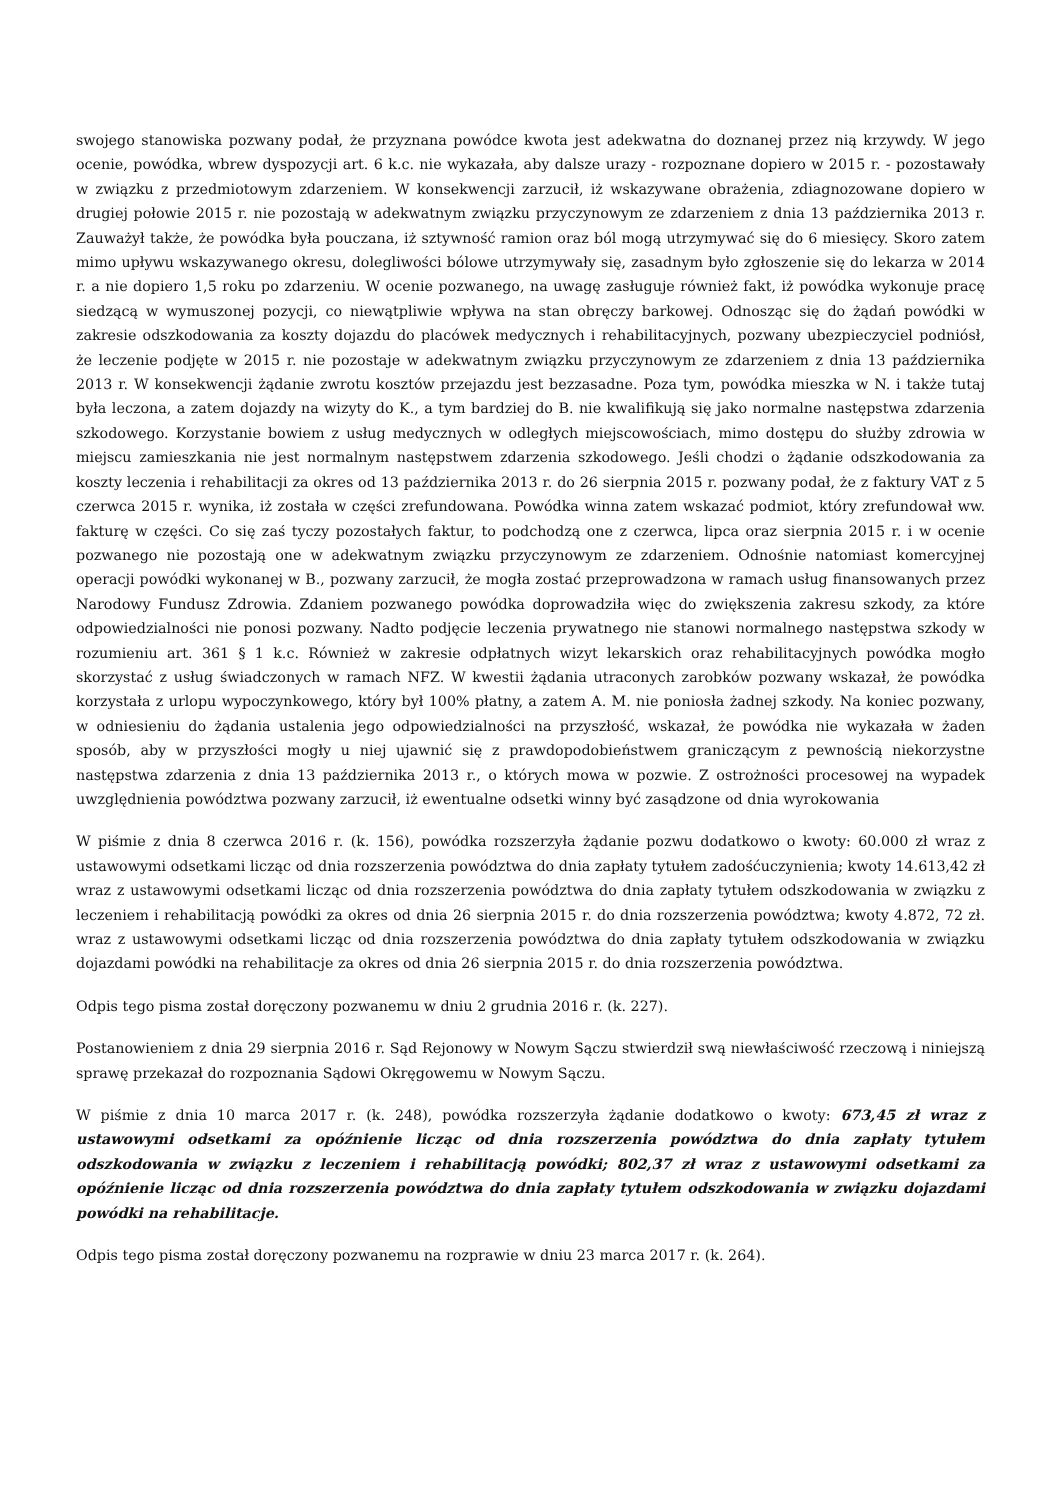swojego stanowiska pozwany podał, że przyznana powódce kwota jest adekwatna do doznanej przez nią krzywdy. W jego ocenie, powódka, wbrew dyspozycji art. 6 k.c. nie wykazała, aby dalsze urazy - rozpoznane dopiero w 2015 r. - pozostawały w związku z przedmiotowym zdarzeniem. W konsekwencji zarzucił, iż wskazywane obrażenia, zdiagnozowane dopiero w drugiej połowie 2015 r. nie pozostają w adekwatnym związku przyczynowym ze zdarzeniem z dnia 13 października 2013 r. Zauważył także, że powódka była pouczana, iż sztywność ramion oraz ból mogą utrzymywać się do 6 miesięcy. Skoro zatem mimo upływu wskazywanego okresu, dolegliwości bólowe utrzymywały się, zasadnym było zgłoszenie się do lekarza w 2014 r. a nie dopiero 1,5 roku po zdarzeniu. W ocenie pozwanego, na uwagę zasługuje również fakt, iż powódka wykonuje pracę siedzącą w wymuszonej pozycji, co niewątpliwie wpływa na stan obręczy barkowej. Odnosząc się do żądań powódki w zakresie odszkodowania za koszty dojazdu do placówek medycznych i rehabilitacyjnych, pozwany ubezpieczyciel podniósł, że leczenie podjęte w 2015 r. nie pozostaje w adekwatnym związku przyczynowym ze zdarzeniem z dnia 13 października 2013 r. W konsekwencji żądanie zwrotu kosztów przejazdu jest bezzasadne. Poza tym, powódka mieszka w N. i także tutaj była leczona, a zatem dojazdy na wizyty do K., a tym bardziej do B. nie kwalifikują się jako normalne następstwa zdarzenia szkodowego. Korzystanie bowiem z usług medycznych w odległych miejscowościach, mimo dostępu do służby zdrowia w miejscu zamieszkania nie jest normalnym następstwem zdarzenia szkodowego. Jeśli chodzi o żądanie odszkodowania za koszty leczenia i rehabilitacji za okres od 13 października 2013 r. do 26 sierpnia 2015 r. pozwany podał, że z faktury VAT z 5 czerwca 2015 r. wynika, iż została w części zrefundowana. Powódka winna zatem wskazać podmiot, który zrefundował ww. fakturę w części. Co się zaś tyczy pozostałych faktur, to podchodzą one z czerwca, lipca oraz sierpnia 2015 r. i w ocenie pozwanego nie pozostają one w adekwatnym związku przyczynowym ze zdarzeniem. Odnośnie natomiast komercyjnej operacji powódki wykonanej w B., pozwany zarzucił, że mogła zostać przeprowadzona w ramach usług finansowanych przez Narodowy Fundusz Zdrowia. Zdaniem pozwanego powódka doprowadziła więc do zwiększenia zakresu szkody, za które odpowiedzialności nie ponosi pozwany. Nadto podjęcie leczenia prywatnego nie stanowi normalnego następstwa szkody w rozumieniu art. 361 § 1 k.c. Również w zakresie odpłatnych wizyt lekarskich oraz rehabilitacyjnych powódka mogło skorzystać z usług świadczonych w ramach NFZ. W kwestii żądania utraconych zarobków pozwany wskazał, że powódka korzystała z urlopu wypoczynkowego, który był 100% płatny, a zatem A. M. nie poniosła żadnej szkody. Na koniec pozwany, w odniesieniu do żądania ustalenia jego odpowiedzialności na przyszłość, wskazał, że powódka nie wykazała w żaden sposób, aby w przyszłości mogły u niej ujawnić się z prawdopodobieństwem graniczącym z pewnością niekorzystne następstwa zdarzenia z dnia 13 października 2013 r., o których mowa w pozwie. Z ostrożności procesowej na wypadek uwzględnienia powództwa pozwany zarzucił, iż ewentualne odsetki winny być zasądzone od dnia wyrokowania
W piśmie z dnia 8 czerwca 2016 r. (k. 156), powódka rozszerzyła żądanie pozwu dodatkowo o kwoty: 60.000 zł wraz z ustawowymi odsetkami licząc od dnia rozszerzenia powództwa do dnia zapłaty tytułem zadośćuczynienia; kwoty 14.613,42 zł wraz z ustawowymi odsetkami licząc od dnia rozszerzenia powództwa do dnia zapłaty tytułem odszkodowania w związku z leczeniem i rehabilitacją powódki za okres od dnia 26 sierpnia 2015 r. do dnia rozszerzenia powództwa; kwoty 4.872, 72 zł. wraz z ustawowymi odsetkami licząc od dnia rozszerzenia powództwa do dnia zapłaty tytułem odszkodowania w związku dojazdami powódki na rehabilitacje za okres od dnia 26 sierpnia 2015 r. do dnia rozszerzenia powództwa.
Odpis tego pisma został doręczony pozwanemu w dniu 2 grudnia 2016 r. (k. 227).
Postanowieniem z dnia 29 sierpnia 2016 r. Sąd Rejonowy w Nowym Sączu stwierdził swą niewłaściwość rzeczową i niniejszą sprawę przekazał do rozpoznania Sądowi Okręgowemu w Nowym Sączu.
W piśmie z dnia 10 marca 2017 r. (k. 248), powódka rozszerzyła żądanie dodatkowo o kwoty: 673,45 zł wraz z ustawowymi odsetkami za opóźnienie licząc od dnia rozszerzenia powództwa do dnia zapłaty tytułem odszkodowania w związku z leczeniem i rehabilitacją powódki; 802,37 zł wraz z ustawowymi odsetkami za opóźnienie licząc od dnia rozszerzenia powództwa do dnia zapłaty tytułem odszkodowania w związku dojazdami powódki na rehabilitacje.
Odpis tego pisma został doręczony pozwanemu na rozprawie w dniu 23 marca 2017 r. (k. 264).